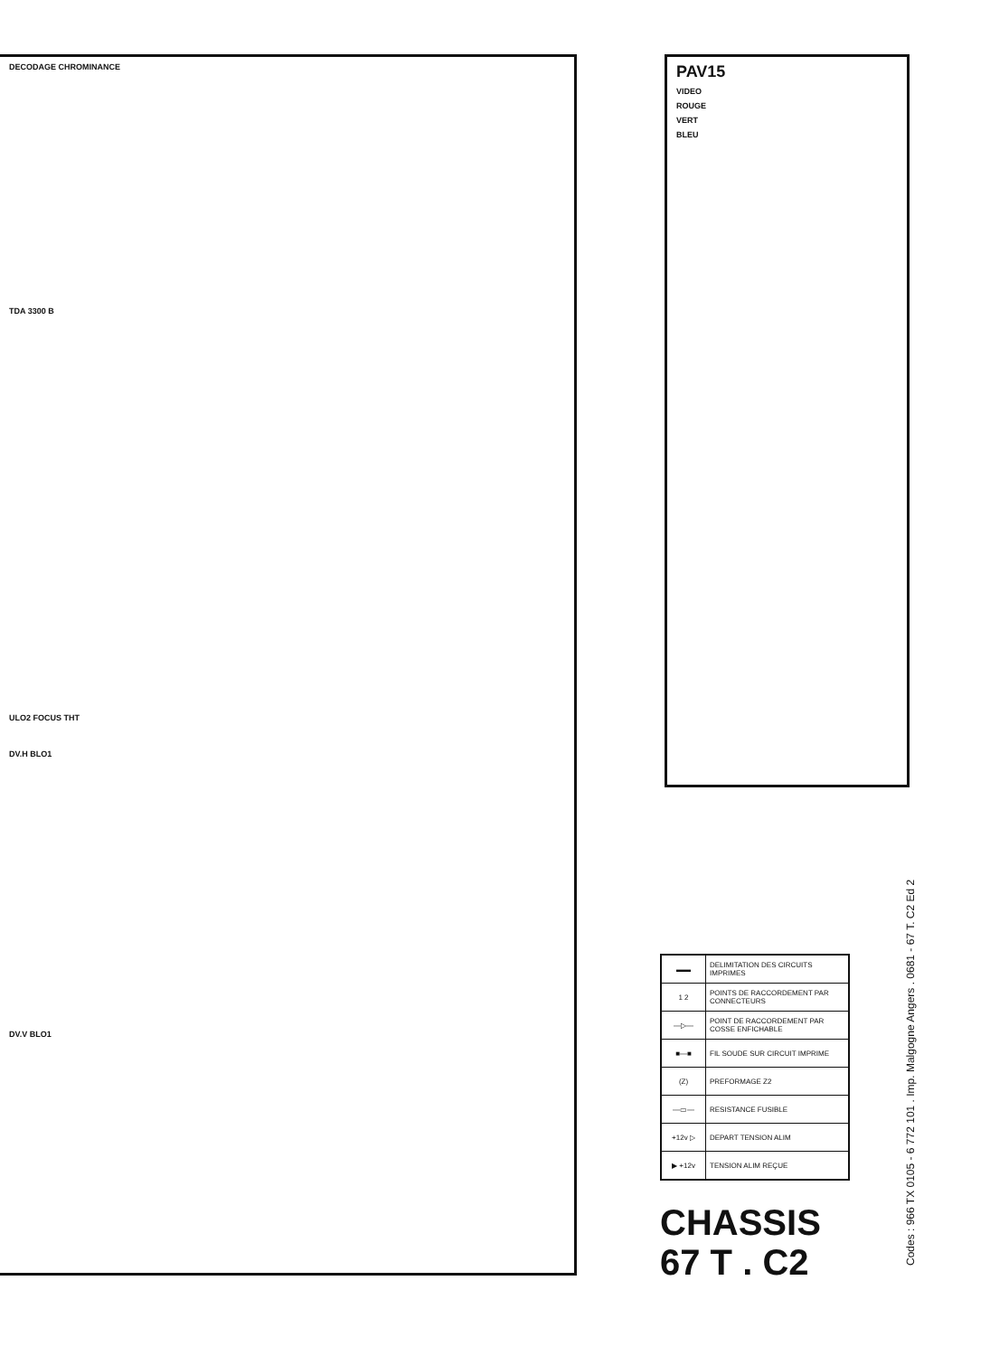DECODAGE CHROMINANCE
TDA 3300 B
ULO2 FOCUS THT
DV.H BLO1
DV.V BLO1
PAV15
VIDEO
ROUGE
VERT
BLEU
| ▬▬ | DELIMITATION DES CIRCUITS IMPRIMES |
| 1 2 | POINTS DE RACCORDEMENT PAR CONNECTEURS |
| —▷— | POINT DE RACCORDEMENT PAR COSSE ENFICHABLE |
| ■—■ | FIL SOUDE SUR CIRCUIT IMPRIME |
| (Z) | PREFORMAGE Z2 |
| —▭— | RESISTANCE FUSIBLE |
| +12v ▷ | DEPART TENSION ALIM |
| ▶ +12v | TENSION ALIM REÇUE |
CHASSIS
67 T . C2
Codes : 966 TX 0105 - 6 772 101 . Imp. Malgogne Angers . 0681 - 67 T. C2 Ed 2